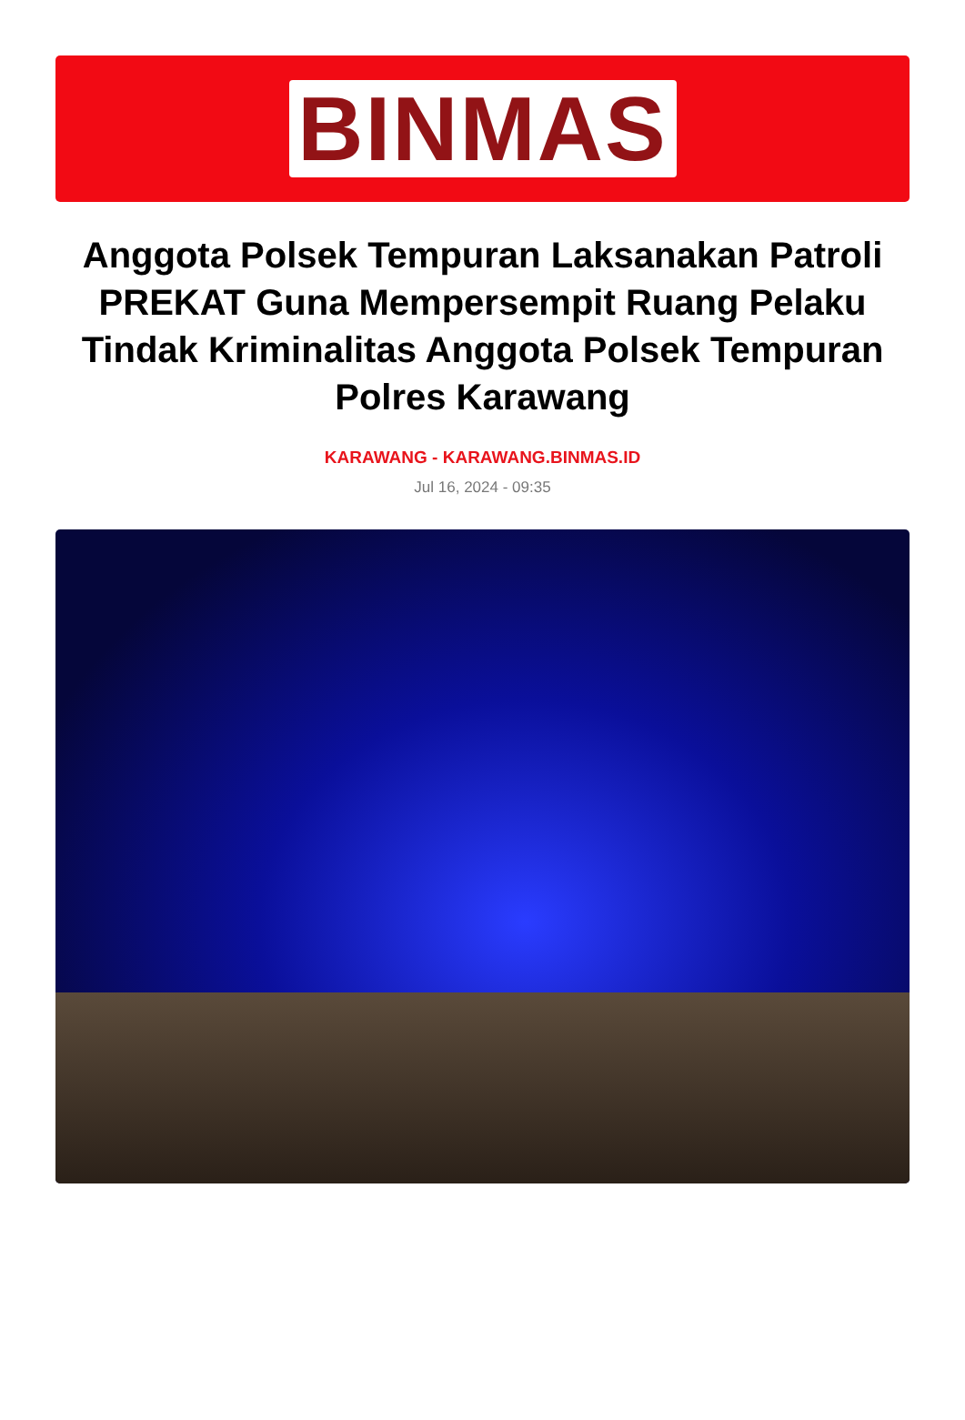BINMAS
Anggota Polsek Tempuran Laksanakan Patroli PREKAT Guna Mempersempit Ruang Pelaku Tindak Kriminalitas Anggota Polsek Tempuran Polres Karawang
KARAWANG - KARAWANG.BINMAS.ID
Jul 16, 2024 - 09:35